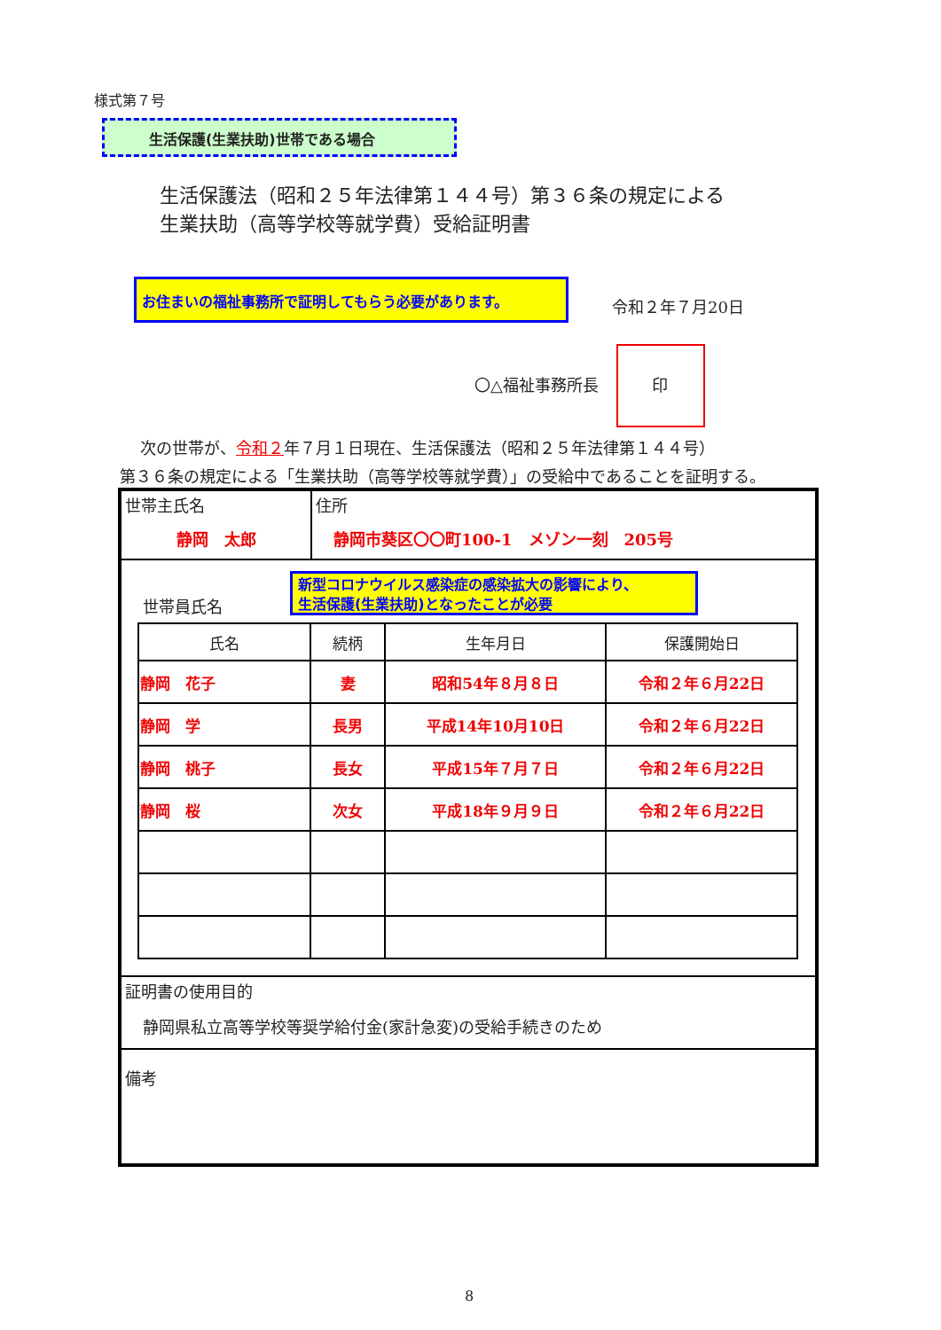様式第７号
生活保護(生業扶助)世帯である場合
生活保護法（昭和２５年法律第１４４号）第３６条の規定による
生業扶助（高等学校等就学費）受給証明書
お住まいの福祉事務所で証明してもらう必要があります。
令和２年７月20日
〇△福祉事務所長 印
次の世帯が、令和２年７月１日現在、生活保護法（昭和２５年法律第１４４号）
第３６条の規定による「生業扶助（高等学校等就学費）」の受給中であることを証明する。
| 世帯主氏名 静岡 太郎 | 住所 静岡市葵区〇〇町100-1 メゾン一刻 205号 |
| 世帯員氏名 新型コロナウイルス感染症の感染拡大の影響により、 生活保護(生業扶助)となったことが必要 / 氏名 / 続柄 / 生年月日 / 保護開始日 / / --- / --- / --- / --- / / 静岡 花子 / 妻 / 昭和54年８月８日 / 令和２年６月22日 / / 静岡 学 / 長男 / 平成14年10月10日 / 令和２年６月22日 / / 静岡 桃子 / 長女 / 平成15年７月７日 / 令和２年６月22日 / / 静岡 桜 / 次女 / 平成18年９月９日 / 令和２年６月22日 / | |
| 証明書の使用目的 静岡県私立高等学校等奨学給付金(家計急変)の受給手続きのため | |
| 備考 | |
8